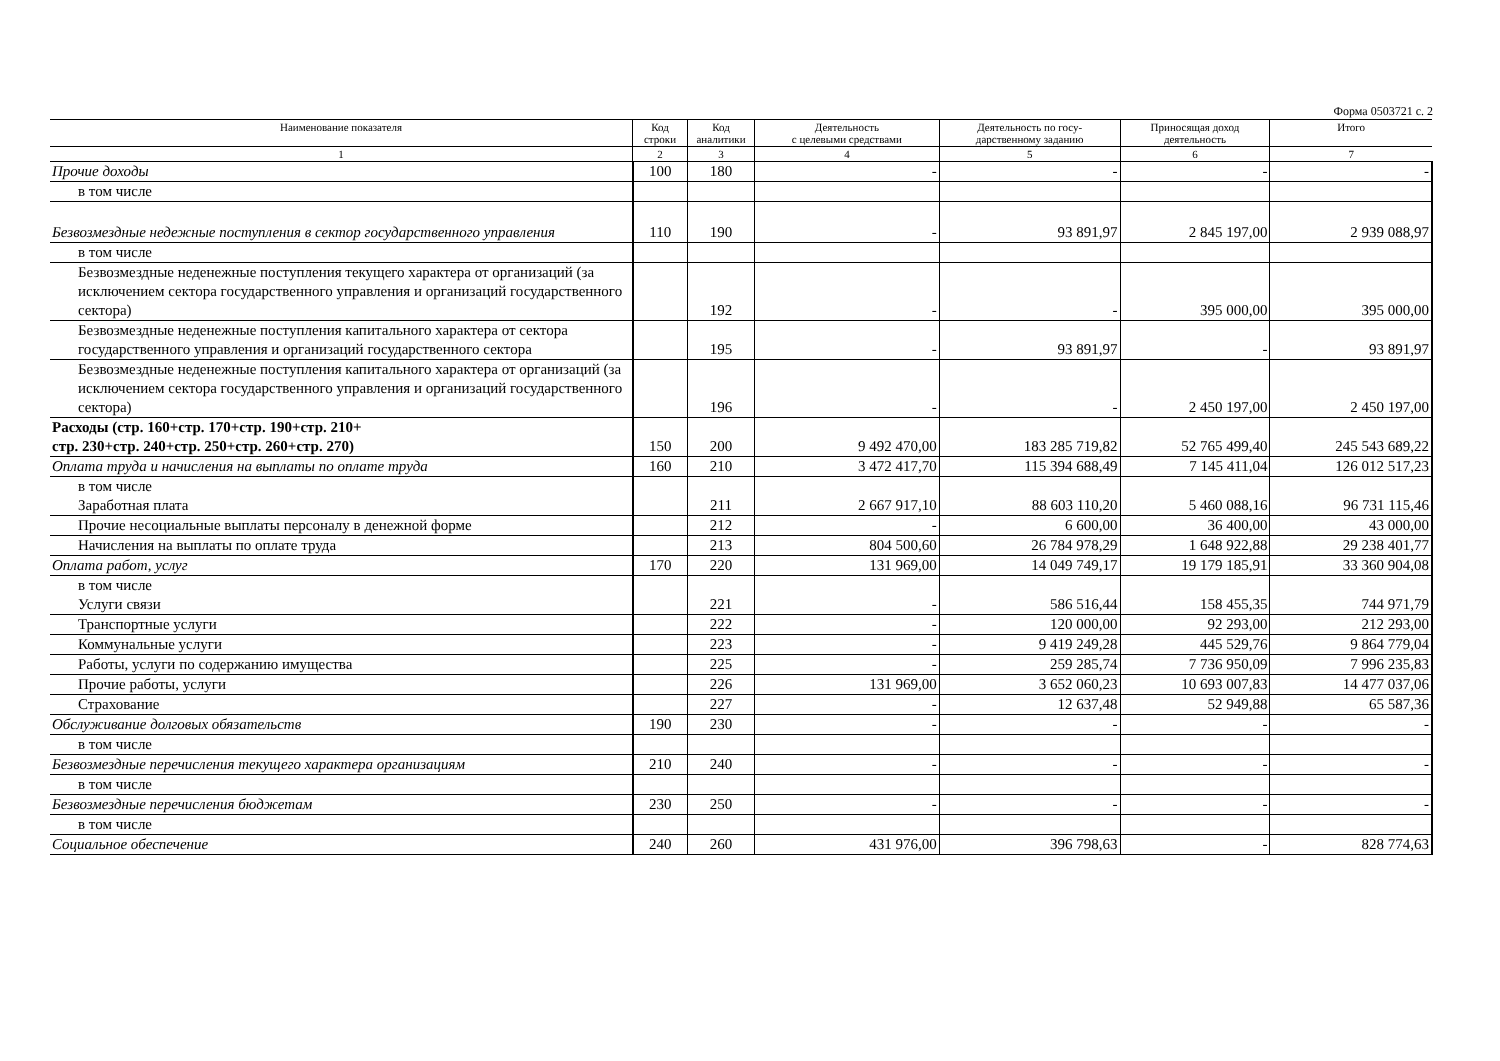Форма 0503721 с. 2
| Наименование показателя | Код строки | Код аналитики | Деятельность с целевыми средствами | Деятельность по госу- дарственному заданию | Приносящая доход деятельность | Итого |
| --- | --- | --- | --- | --- | --- | --- |
| 1 | 2 | 3 | 4 | 5 | 6 | 7 |
| Прочие доходы | 100 | 180 | - | - | - | - |
| в том числе | | | | | | |
| Безвозмездные недежные поступления в сектор государственного управления | 110 | 190 | - | 93 891,97 | 2 845 197,00 | 2 939 088,97 |
| в том числе | | | | | | |
| Безвозмездные неденежные поступления текущего характера от организаций (за исключением сектора государственного управления и организаций государственного сектора) | | 192 | - | - | 395 000,00 | 395 000,00 |
| Безвозмездные неденежные поступления капитального характера от сектора государственного управления и организаций государственного сектора | | 195 | - | 93 891,97 | - | 93 891,97 |
| Безвозмездные неденежные поступления капитального характера от организаций (за исключением сектора государственного управления и организаций государственного сектора) | | 196 | - | - | 2 450 197,00 | 2 450 197,00 |
| Расходы (стр. 160+стр. 170+стр. 190+стр. 210+ стр. 230+стр. 240+стр. 250+стр. 260+стр. 270) | 150 | 200 | 9 492 470,00 | 183 285 719,82 | 52 765 499,40 | 245 543 689,22 |
| Оплата труда и начисления на выплаты по оплате труда | 160 | 210 | 3 472 417,70 | 115 394 688,49 | 7 145 411,04 | 126 012 517,23 |
| в том числе Заработная плата | | 211 | 2 667 917,10 | 88 603 110,20 | 5 460 088,16 | 96 731 115,46 |
| Прочие несоциальные выплаты персоналу в денежной форме | | 212 | - | 6 600,00 | 36 400,00 | 43 000,00 |
| Начисления на выплаты по оплате труда | | 213 | 804 500,60 | 26 784 978,29 | 1 648 922,88 | 29 238 401,77 |
| Оплата работ, услуг | 170 | 220 | 131 969,00 | 14 049 749,17 | 19 179 185,91 | 33 360 904,08 |
| в том числе Услуги связи | | 221 | - | 586 516,44 | 158 455,35 | 744 971,79 |
| Транспортные услуги | | 222 | - | 120 000,00 | 92 293,00 | 212 293,00 |
| Коммунальные услуги | | 223 | - | 9 419 249,28 | 445 529,76 | 9 864 779,04 |
| Работы, услуги по содержанию имущества | | 225 | - | 259 285,74 | 7 736 950,09 | 7 996 235,83 |
| Прочие работы, услуги | | 226 | 131 969,00 | 3 652 060,23 | 10 693 007,83 | 14 477 037,06 |
| Страхование | | 227 | - | 12 637,48 | 52 949,88 | 65 587,36 |
| Обслуживание долговых обязательств | 190 | 230 | - | - | - | - |
| в том числе | | | | | | |
| Безвозмездные перечисления текущего характера организациям | 210 | 240 | - | - | - | - |
| в том числе | | | | | | |
| Безвозмездные перечисления бюджетам | 230 | 250 | - | - | - | - |
| в том числе | | | | | | |
| Социальное обеспечение | 240 | 260 | 431 976,00 | 396 798,63 | - | 828 774,63 |